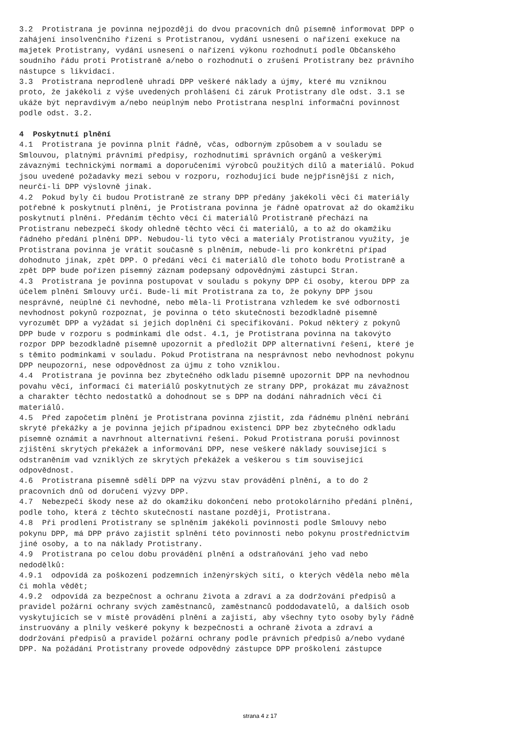3.2 Protistrana je povinna nejpozději do dvou pracovních dnů písemně informovat DPP o zahájení insolvenčního řízení s Protistranou, vydání usnesení o nařízení exekuce na majetek Protistrany, vydání usnesení o nařízení výkonu rozhodnutí podle Občanského soudního řádu proti Protistraně a/nebo o rozhodnutí o zrušení Protistrany bez právního nástupce s likvidací. 3.3 Protistrana neprodleně uhradí DPP veškeré náklady a újmy, které mu vzniknou proto, že jakékoli z výše uvedených prohlášení či záruk Protistrany dle odst. 3.1 se ukáže být nepravdivým a/nebo neúplným nebo Protistrana nesplní informační povinnost podle odst. 3.2. 4 Poskytnutí plnění 4.1 Protistrana je povinna plnit řádně, včas, odborným způsobem a v souladu se Smlouvou, platnými právními předpisy, rozhodnutími správních orgánů a veškerými závaznými technickými normami a doporučeními výrobců použitých dílů a materiálů. Pokud jsou uvedené požadavky mezi sebou v rozporu, rozhodující bude nejpřísnější z nich, neurčí-li DPP výslovně jinak. 4.2 Pokud byly či budou Protistraně ze strany DPP předány jakékoli věci či materiály potřebné k poskytnutí plnění, je Protistrana povinna je řádně opatrovat až do okamžiku poskytnutí plnění. Předáním těchto věcí či materiálů Protistraně přechází na Protistranu nebezpečí škody ohledně těchto věcí či materiálů, a to až do okamžiku řádného předání plnění DPP. Nebudou-li tyto věci a materiály Protistranou využity, je Protistrana povinna je vrátit současně s plněním, nebude-li pro konkrétní případ dohodnuto jinak, zpět DPP. O předání věcí či materiálů dle tohoto bodu Protistraně a zpět DPP bude pořízen písemný záznam podepsaný odpovědnými zástupci Stran. 4.3 Protistrana je povinna postupovat v souladu s pokyny DPP či osoby, kterou DPP za účelem plnění Smlouvy určí. Bude-li mít Protistrana za to, že pokyny DPP jsou nesprávné, neúplné či nevhodné, nebo měla-li Protistrana vzhledem ke své odbornosti nevhodnost pokynů rozpoznat, je povinna o této skutečnosti bezodkladně písemně vyrozumět DPP a vyžádat si jejich doplnění či specifikování. Pokud některý z pokynů DPP bude v rozporu s podmínkami dle odst. 4.1, je Protistrana povinna na takovýto rozpor DPP bezodkladně písemně upozornit a předložit DPP alternativní řešení, které je s těmito podmínkami v souladu. Pokud Protistrana na nesprávnost nebo nevhodnost pokynu DPP neupozorní, nese odpovědnost za újmu z toho vzniklou. 4.4 Protistrana je povinna bez zbytečného odkladu písemně upozornit DPP na nevhodnou povahu věcí, informací či materiálů poskytnutých ze strany DPP, prokázat mu závažnost a charakter těchto nedostatků a dohodnout se s DPP na dodání náhradních věcí či materiálů. 4.5 Před započetím plnění je Protistrana povinna zjistit, zda řádnému plnění nebrání skryté překážky a je povinna jejich případnou existenci DPP bez zbytečného odkladu písemně oznámit a navrhnout alternativní řešení. Pokud Protistrana poruší povinnost zjištění skrytých překážek a informování DPP, nese veškeré náklady související s odstraněním vad vzniklých ze skrytých překážek a veškerou s tím související odpovědnost. 4.6 Protistrana písemně sdělí DPP na výzvu stav provádění plnění, a to do 2 pracovních dnů od doručení výzvy DPP. 4.7 Nebezpečí škody nese až do okamžiku dokončení nebo protokolárního předání plnění, podle toho, která z těchto skutečností nastane později, Protistrana. 4.8 Při prodlení Protistrany se splněním jakékoli povinnosti podle Smlouvy nebo pokynu DPP, má DPP právo zajistit splnění této povinnosti nebo pokynu prostřednictvím jiné osoby, a to na náklady Protistrany. 4.9 Protistrana po celou dobu provádění plnění a odstraňování jeho vad nebo nedodělků: 4.9.1 odpovídá za poškození podzemních inženýrských sítí, o kterých věděla nebo měla či mohla vědět; 4.9.2 odpovídá za bezpečnost a ochranu života a zdraví a za dodržování předpisů a pravidel požární ochrany svých zaměstnanců, zaměstnanců poddodavatelů, a dalších osob vyskytujících se v místě provádění plnění a zajistí, aby všechny tyto osoby byly řádně instruovány a plnily veškeré pokyny k bezpečnosti a ochraně života a zdraví a dodržování předpisů a pravidel požární ochrany podle právních předpisů a/nebo vydané DPP. Na požádání Protistrany provede odpovědný zástupce DPP proškolení zástupce
strana 4 z 17